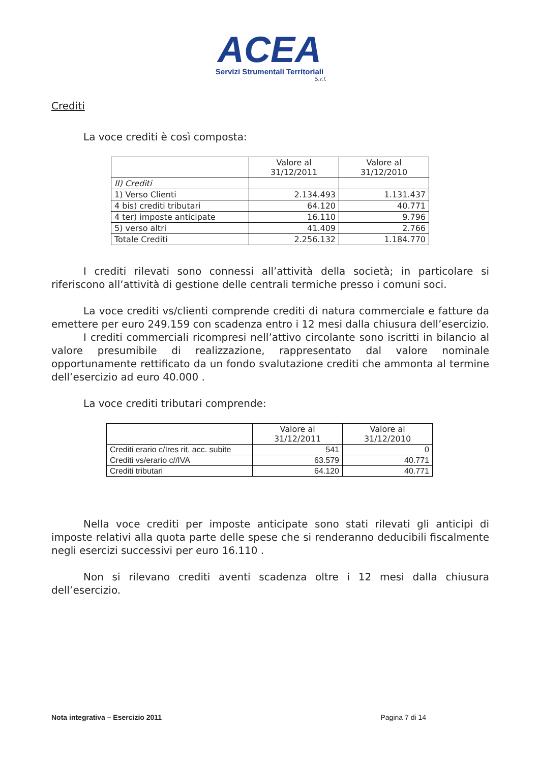ACEA
Servizi Strumentali Territoriali
S.r.l.
Crediti
La voce crediti è così composta:
| | Valore al 31/12/2011 | Valore al 31/12/2010 |
| --- | --- | --- |
| II) Crediti | | |
| 1) Verso Clienti | 2.134.493 | 1.131.437 |
| 4 bis) crediti tributari | 64.120 | 40.771 |
| 4 ter) imposte anticipate | 16.110 | 9.796 |
| 5) verso altri | 41.409 | 2.766 |
| Totale Crediti | 2.256.132 | 1.184.770 |
I crediti rilevati sono connessi all’attività della società; in particolare si riferiscono all’attività di gestione delle centrali termiche presso i comuni soci.
La voce crediti vs/clienti comprende crediti di natura commerciale e fatture da emettere per euro 249.159 con scadenza entro i 12 mesi dalla chiusura dell’esercizio.
I crediti commerciali ricompresi nell’attivo circolante sono iscritti in bilancio al valore presumibile di realizzazione, rappresentato dal valore nominale opportunamente rettificato da un fondo svalutazione crediti che ammonta al termine dell’esercizio ad euro 40.000 .
La voce crediti tributari comprende:
| | Valore al 31/12/2011 | Valore al 31/12/2010 |
| --- | --- | --- |
| Crediti erario c/Ires rit. acc. subite | 541 | 0 |
| Crediti vs/erario c//IVA | 63.579 | 40.771 |
| Crediti tributari | 64.120 | 40.771 |
Nella voce crediti per imposte anticipate sono stati rilevati gli anticipi di imposte relativi alla quota parte delle spese che si renderanno deducibili fiscalmente negli esercizi successivi per euro 16.110 .
Non si rilevano crediti aventi scadenza oltre i 12 mesi dalla chiusura dell’esercizio.
Nota integrativa – Esercizio 2011 Pagina 7 di 14